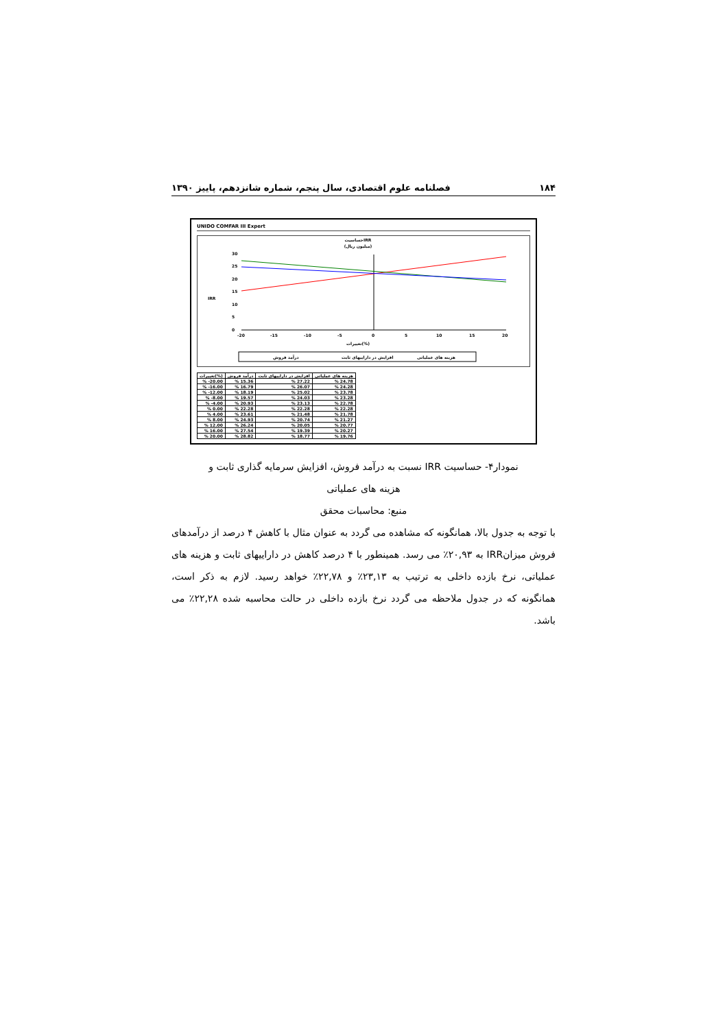۱۸۴ فصلنامه علوم اقتصادی، سال پنجم، شماره شانزدهم، پاییز ۱۳۹۰
UNIDO COMFAR III Expert
حساسیتIRR
(میلیون ریال)
30
25
20
15
10
5
0
IRR
-20
-15
-10
-5
0
5
10
15
20
تغییرات(%)
درآمد فروش
افزایش در داراییهای ثابت
هزینه های عملیاتی
| تغییرات(%) | درآمد فروش | افزایش در داراییهای ثابت | هزینه های عملیاتی |
| --- | --- | --- | --- |
| % -20.00 | % 15.36 | % 27.22 | % 24.78 |
| % -16.00 | % 16.79 | % 26.07 | % 24.28 |
| % -12.00 | % 18.19 | % 25.02 | % 23.78 |
| % -8.00 | % 19.57 | % 24.03 | % 23.28 |
| % -4.00 | % 20.93 | % 23.13 | % 22.78 |
| % 0.00 | % 22.28 | % 22.28 | % 22.28 |
| % 4.00 | % 23.61 | % 21.48 | % 21.78 |
| % 8.00 | % 24.93 | % 20.74 | % 21.27 |
| % 12.00 | % 26.24 | % 20.05 | % 20.77 |
| % 16.00 | % 27.54 | % 19.39 | % 20.27 |
| % 20.00 | % 28.82 | % 18.77 | % 19.76 |
نمودار۴- حساسیت IRR نسبت به درآمد فروش، افزایش سرمایه گذاری ثابت و
هزینه های عملیاتی
منبع: محاسبات محقق
با توجه به جدول بالا، همانگونه که مشاهده می گردد به عنوان مثال با کاهش ۴ درصد از درآمدهای فروش میزانIRR به ۲۰,۹۳٪ می رسد. همینطور با ۴ درصد کاهش در داراییهای ثابت و هزینه های عملیاتی، نرخ بازده داخلی به ترتیب به ۲۳,۱۳٪ و ۲۲,۷۸٪ خواهد رسید. لازم به ذکر است، همانگونه که در جدول ملاحظه می گردد نرخ بازده داخلی در حالت محاسبه شده ۲۲,۲۸٪ می باشد.